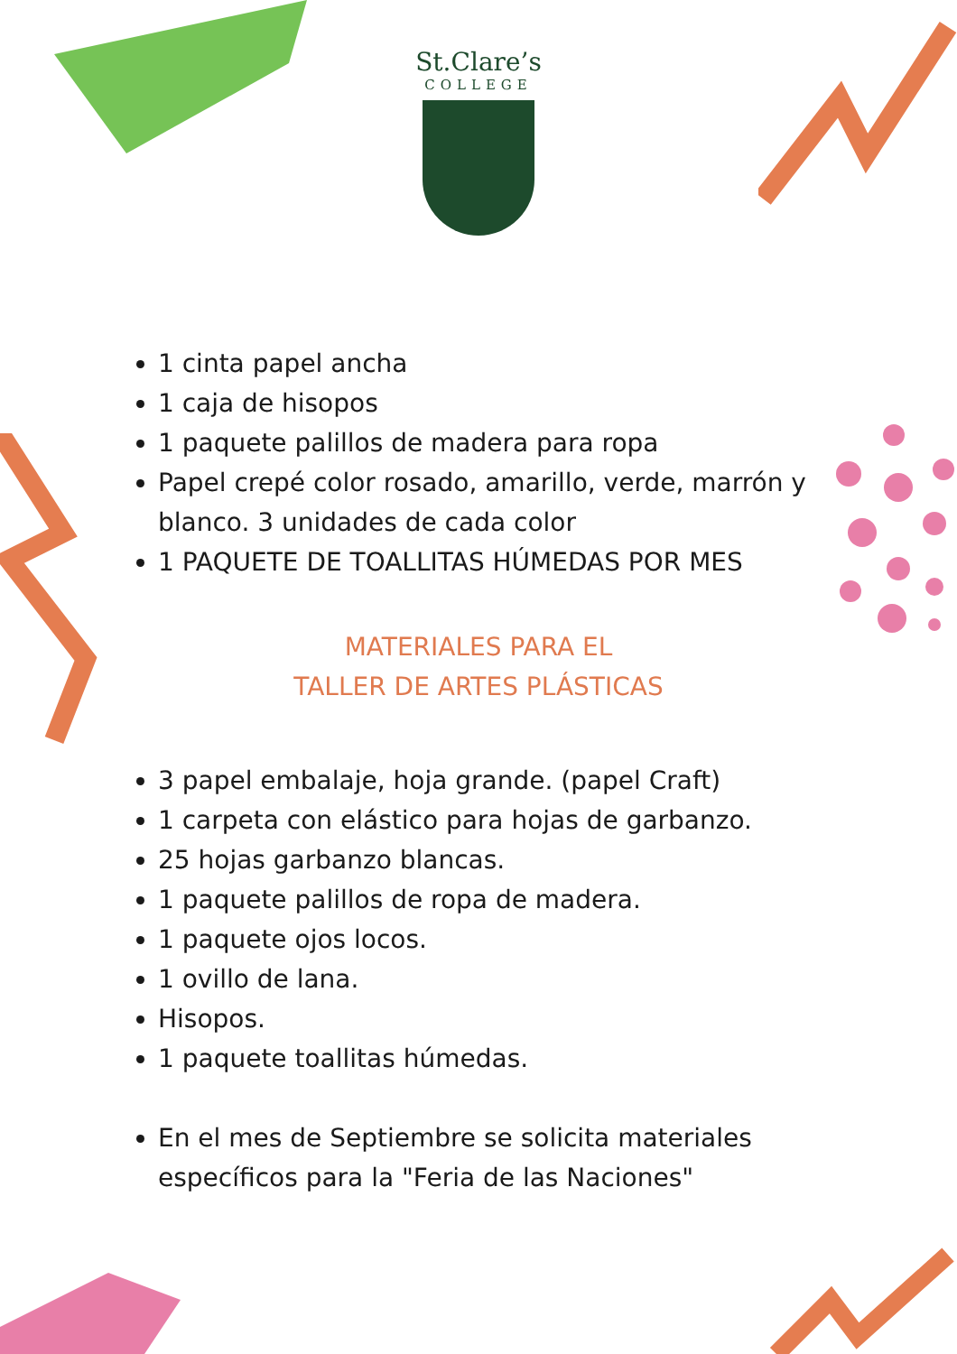St.Clare’s
COLLEGE
1 cinta papel ancha
1 caja de hisopos
1 paquete palillos de madera para ropa
Papel crepé color rosado, amarillo, verde, marrón y blanco. 3 unidades de cada color
1 PAQUETE DE TOALLITAS HÚMEDAS POR MES
MATERIALES PARA EL
TALLER DE ARTES PLÁSTICAS
3 papel embalaje, hoja grande. (papel Craft)
1 carpeta con elástico para hojas de garbanzo.
25 hojas garbanzo blancas.
1 paquete palillos de ropa de madera.
1 paquete ojos locos.
1 ovillo de lana.
Hisopos.
1 paquete toallitas húmedas.
En el mes de Septiembre se solicita materiales específicos para la "Feria de las Naciones"